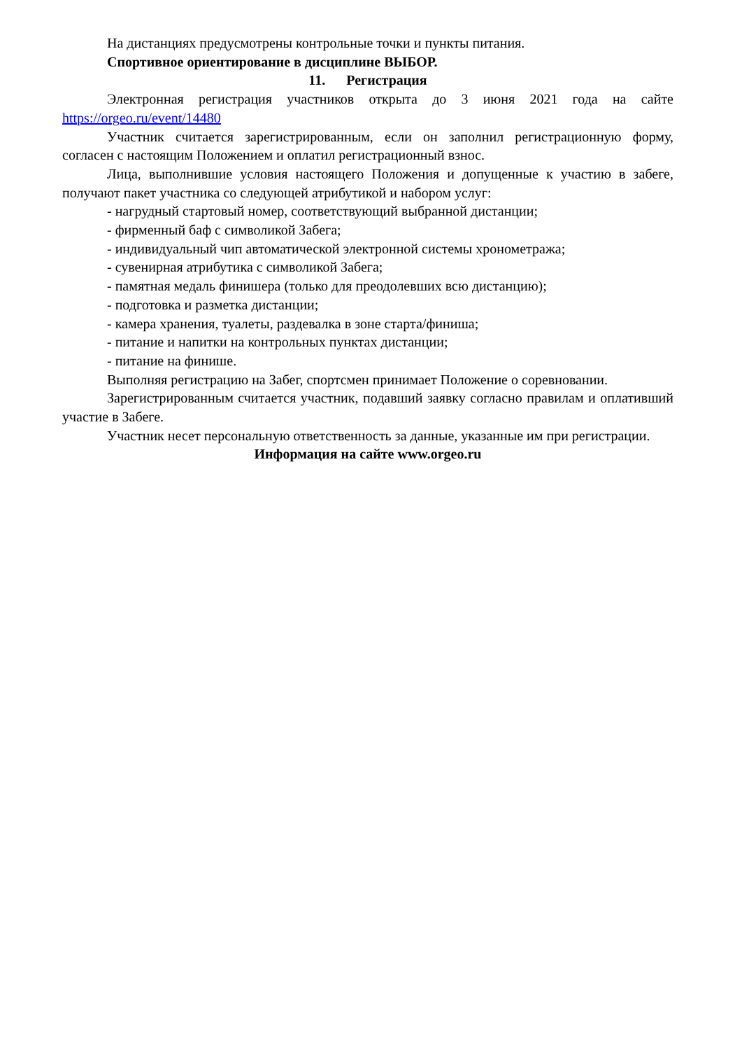На дистанциях предусмотрены контрольные точки и пункты питания.
Спортивное ориентирование в дисциплине ВЫБОР.
11. Регистрация
Электронная регистрация участников открыта до 3 июня 2021 года на сайте https://orgeo.ru/event/14480
Участник считается зарегистрированным, если он заполнил регистрационную форму, согласен с настоящим Положением и оплатил регистрационный взнос.
Лица, выполнившие условия настоящего Положения и допущенные к участию в забеге, получают пакет участника со следующей атрибутикой и набором услуг:
- нагрудный стартовый номер, соответствующий выбранной дистанции;
- фирменный баф с символикой Забега;
- индивидуальный чип автоматической электронной системы хронометража;
- сувенирная атрибутика с символикой Забега;
- памятная медаль финишера (только для преодолевших всю дистанцию);
- подготовка и разметка дистанции;
- камера хранения, туалеты, раздевалка в зоне старта/финиша;
- питание и напитки на контрольных пунктах дистанции;
- питание на финише.
Выполняя регистрацию на Забег, спортсмен принимает Положение о соревновании.
Зарегистрированным считается участник, подавший заявку согласно правилам и оплативший участие в Забеге.
Участник несет персональную ответственность за данные, указанные им при регистрации.
Информация на сайте www.orgeo.ru